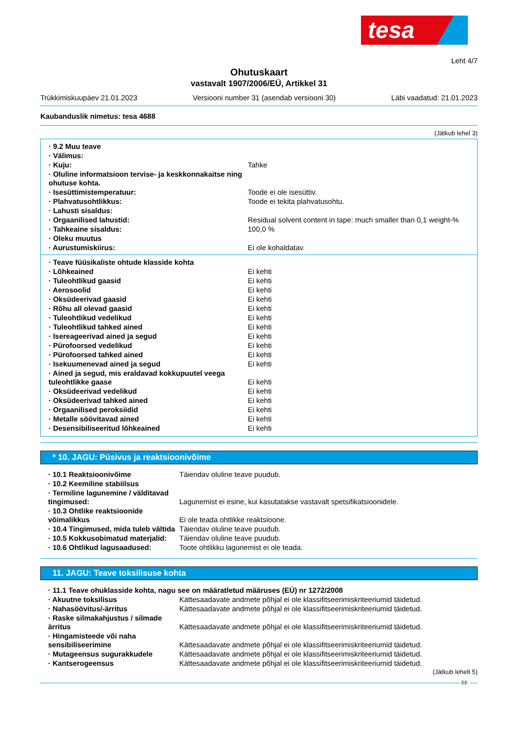tesa
Leht 4/7
Ohutuskaart
vastavalt 1907/2006/EÜ, Artikkel 31
Trükkimiskuupäev 21.01.2023 Versiooni number 31 (asendab versiooni 30) Läbi vaadatud: 21.01.2023
Kaubanduslik nimetus: tesa 4688
(Jätkub lehel 3)
| · 9.2 Muu teave | |
| · Välimus: | |
| · Kuju: | Tahke |
| · Oluline informatsioon tervise- ja keskkonnakaitse ning ohutuse kohta. | |
| · Isesüttimistemperatuur: | Toode ei ole isesüttiv. |
| · Plahvatusohtlikkus: | Toode ei tekita plahvatusohtu. |
| · Lahusti sisaldus: | |
| · Orgaanilised lahustid: | Residual solvent content in tape: much smaller than 0,1 weight-% |
| · Tahkeaine sisaldus: | 100,0 % |
| · Oleku muutus | |
| · Aurustumiskiirus: | Ei ole kohaldatav. |
| · Teave füüsikaliste ohtude klasside kohta | |
| · Lõhkeained | Ei kehti |
| · Tuleohtlikud gaasid | Ei kehti |
| · Aerosoolid | Ei kehti |
| · Oksüdeerivad gaasid | Ei kehti |
| · Rõhu all olevad gaasid | Ei kehti |
| · Tuleohtlikud vedelikud | Ei kehti |
| · Tuleohtlikud tahked ained | Ei kehti |
| · Isereageerivad ained ja segud | Ei kehti |
| · Pürofoorsed vedelikud | Ei kehti |
| · Pürofoorsed tahked ained | Ei kehti |
| · Isekuumenevad ained ja segud | Ei kehti |
| · Ained ja segud, mis eraldavad kokkupuutel veega tuleohtlikke gaase | Ei kehti |
| · Oksüdeerivad vedelikud | Ei kehti |
| · Oksüdeerivad tahked ained | Ei kehti |
| · Orgaanilised peroksiidid | Ei kehti |
| · Metalle söövitavad ained | Ei kehti |
| · Desensibiliseeritud lõhkeained | Ei kehti |
* 10. JAGU: Püsivus ja reaktsioonivõime
| · 10.1 Reaktsioonivõime | Täiendav oluline teave puudub. |
| · 10.2 Keemiline stabiilsus | |
| · Termiline lagunemine / välditavad tingimused: | Lagunemist ei esine, kui kasutatakse vastavalt spetsifikatsioonidele. |
| · 10.3 Ohtlike reaktsioonide võimalikkus | Ei ole teada ohtlikke reaktsioone. |
| · 10.4 Tingimused, mida tuleb vältida | Täiendav oluline teave puudub. |
| · 10.5 Kokkusobimatud materjalid: | Täiendav oluline teave puudub. |
| · 10.6 Ohtlikud lagusaadused: | Toote ohtlikku lagunemist ei ole teada. |
11. JAGU: Teave toksilisuse kohta
| · 11.1 Teave ohuklasside kohta, nagu see on määratletud määruses (EÜ) nr 1272/2008 | |
| · Akuutne toksilisus | Kättesaadavate andmete põhjal ei ole klassifitseerimiskriteeriumid täidetud. |
| · Nahasöövitus/-ärritus | Kättesaadavate andmete põhjal ei ole klassifitseerimiskriteeriumid täidetud. |
| · Raske silmakahjustus / silmade ärritus | Kättesaadavate andmete põhjal ei ole klassifitseerimiskriteeriumid täidetud. |
| · Hingamisteede või naha sensibiliseerimine | Kättesaadavate andmete põhjal ei ole klassifitseerimiskriteeriumid täidetud. |
| · Mutageensus sugurakkudele | Kättesaadavate andmete põhjal ei ole klassifitseerimiskriteeriumid täidetud. |
| · Kantserogeensus | Kättesaadavate andmete põhjal ei ole klassifitseerimiskriteeriumid täidetud. |
(Jätkub lehelt 5)
EE